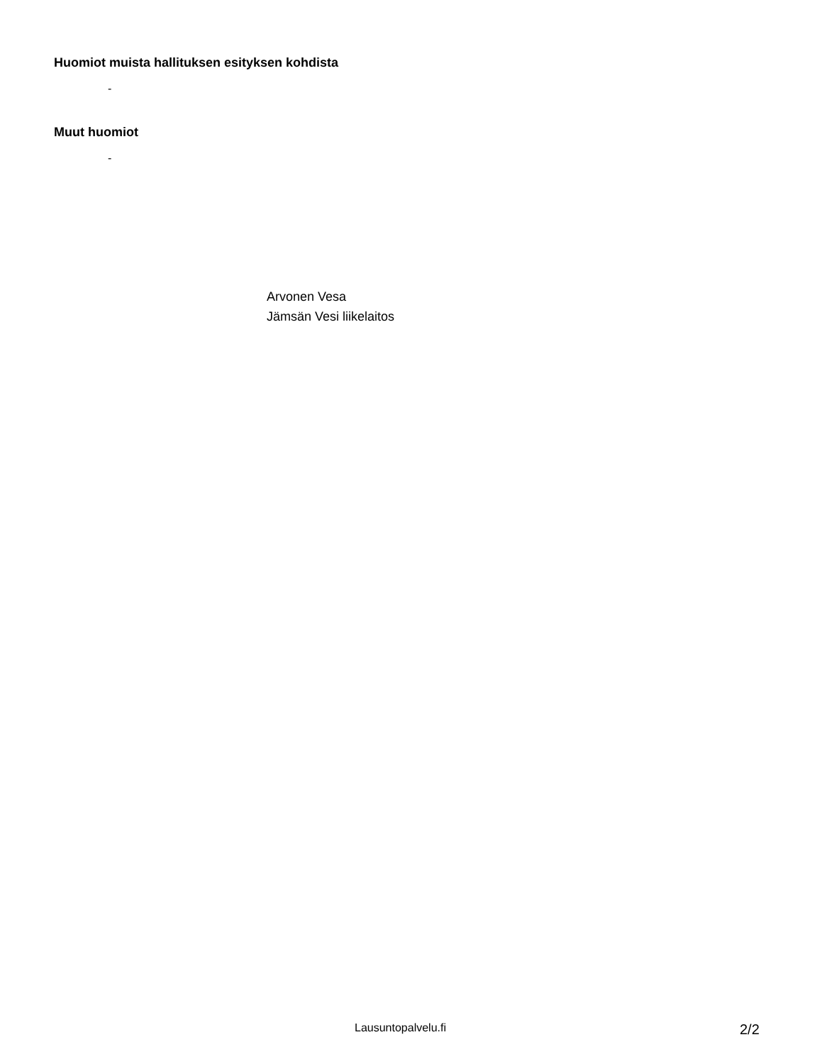Huomiot muista hallituksen esityksen kohdista
-
Muut huomiot
-
Arvonen Vesa
Jämsän Vesi liikelaitos
Lausuntopalvelu.fi 2/2